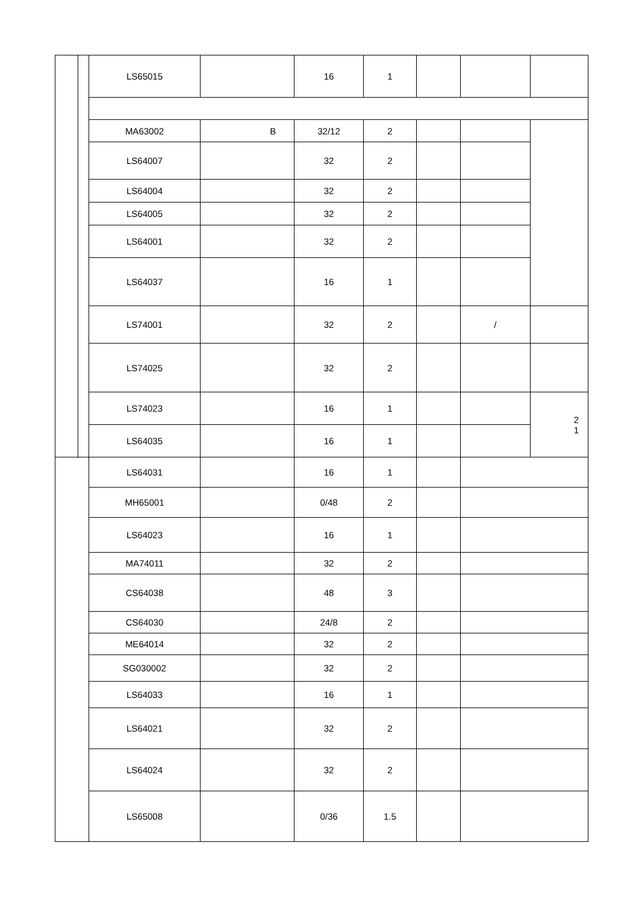| | | LS65015 | | 16 | 1 | | | |
| | | MA63002 | B | 32/12 | 2 | | | |
| | | LS64007 | | 32 | 2 | | | |
| | | LS64004 | | 32 | 2 | | | |
| | | LS64005 | | 32 | 2 | | | |
| | | LS64001 | | 32 | 2 | | | |
| | | LS64037 | | 16 | 1 | | | |
| | | LS74001 | | 32 | 2 | | / | |
| | | LS74025 | | 32 | 2 | | | |
| | | LS74023 | | 16 | 1 | | | 2 1 |
| | | LS64035 | | 16 | 1 | | | |
| | | LS64031 | | 16 | 1 | | | |
| | | MH65001 | | 0/48 | 2 | | | |
| | | LS64023 | | 16 | 1 | | | |
| | | MA74011 | | 32 | 2 | | | |
| | | CS64038 | | 48 | 3 | | | |
| | | CS64030 | | 24/8 | 2 | | | |
| | | ME64014 | | 32 | 2 | | | |
| | | SG030002 | | 32 | 2 | | | |
| | | LS64033 | | 16 | 1 | | | |
| | | LS64021 | | 32 | 2 | | | |
| | | LS64024 | | 32 | 2 | | | |
| | | LS65008 | | 0/36 | 1.5 | | | |